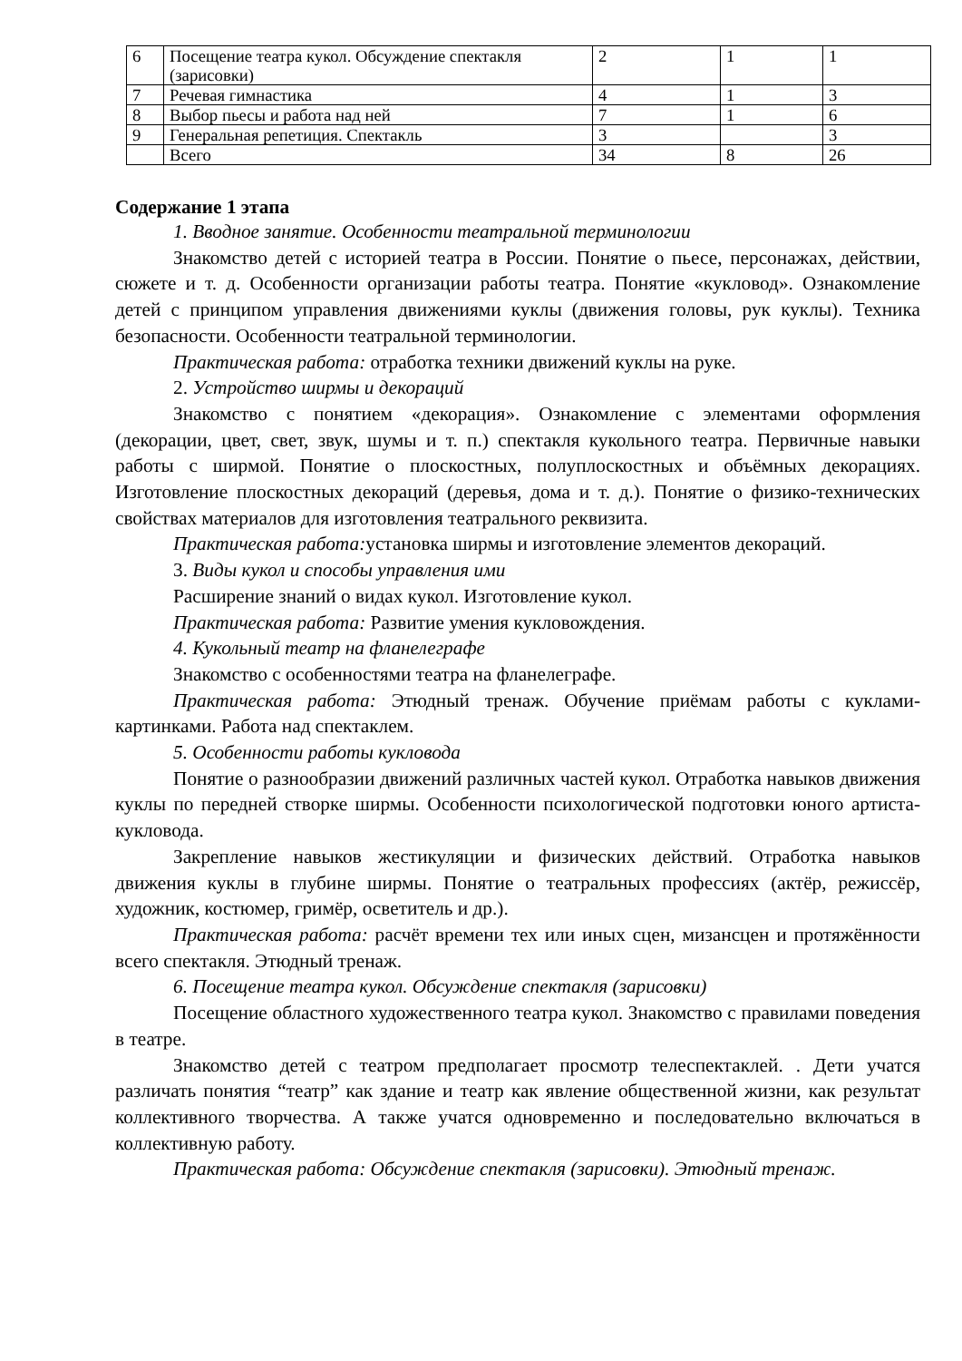| 6 | Посещение театра кукол. Обсуждение спектакля (зарисовки) | 2 | 1 | 1 |
| 7 | Речевая гимнастика | 4 | 1 | 3 |
| 8 | Выбор пьесы и работа над ней | 7 | 1 | 6 |
| 9 | Генеральная репетиция. Спектакль | 3 | | 3 |
| | Всего | 34 | 8 | 26 |
Содержание 1 этапа
1. Вводное занятие. Особенности театральной терминологии
Знакомство детей с историей театра в России. Понятие о пьесе, персонажах, действии, сюжете и т. д. Особенности организации работы театра. Понятие «кукловод». Ознакомление детей с принципом управления движениями куклы (движения головы, рук куклы). Техника безопасности. Особенности театральной терминологии.
Практическая работа: отработка техники движений куклы на руке.
2. Устройство ширмы и декораций
Знакомство с понятием «декорация». Ознакомление с элементами оформления (декорации, цвет, свет, звук, шумы и т. п.) спектакля кукольного театра. Первичные навыки работы с ширмой. Понятие о плоскостных, полуплоскостных и объёмных декорациях. Изготовление плоскостных декораций (деревья, дома и т. д.). Понятие о физико-технических свойствах материалов для изготовления театрального реквизита.
Практическая работа: установка ширмы и изготовление элементов декораций.
3. Виды кукол и способы управления ими
Расширение знаний о видах кукол. Изготовление кукол.
Практическая работа: Развитие умения кукловождения.
4. Кукольный театр на фланелеграфе
Знакомство с особенностями театра на фланелеграфе.
Практическая работа: Этюдный тренаж. Обучение приёмам работы с куклами-картинками. Работа над спектаклем.
5. Особенности работы кукловода
Понятие о разнообразии движений различных частей кукол. Отработка навыков движения куклы по передней створке ширмы. Особенности психологической подготовки юного артиста-кукловода.
Закрепление навыков жестикуляции и физических действий. Отработка навыков движения куклы в глубине ширмы. Понятие о театральных профессиях (актёр, режиссёр, художник, костюмер, гримёр, осветитель и др.).
Практическая работа: расчёт времени тех или иных сцен, мизансцен и протяжённости всего спектакля. Этюдный тренаж.
6. Посещение театра кукол. Обсуждение спектакля (зарисовки)
Посещение областного художественного театра кукол. Знакомство с правилами поведения в театре.
Знакомство детей с театром предполагает просмотр телеспектаклей. . Дети учатся различать понятия “театр” как здание и театр как явление общественной жизни, как результат коллективного творчества. А также учатся одновременно и последовательно включаться в коллективную работу.
Практическая работа: Обсуждение спектакля (зарисовки). Этюдный тренаж.